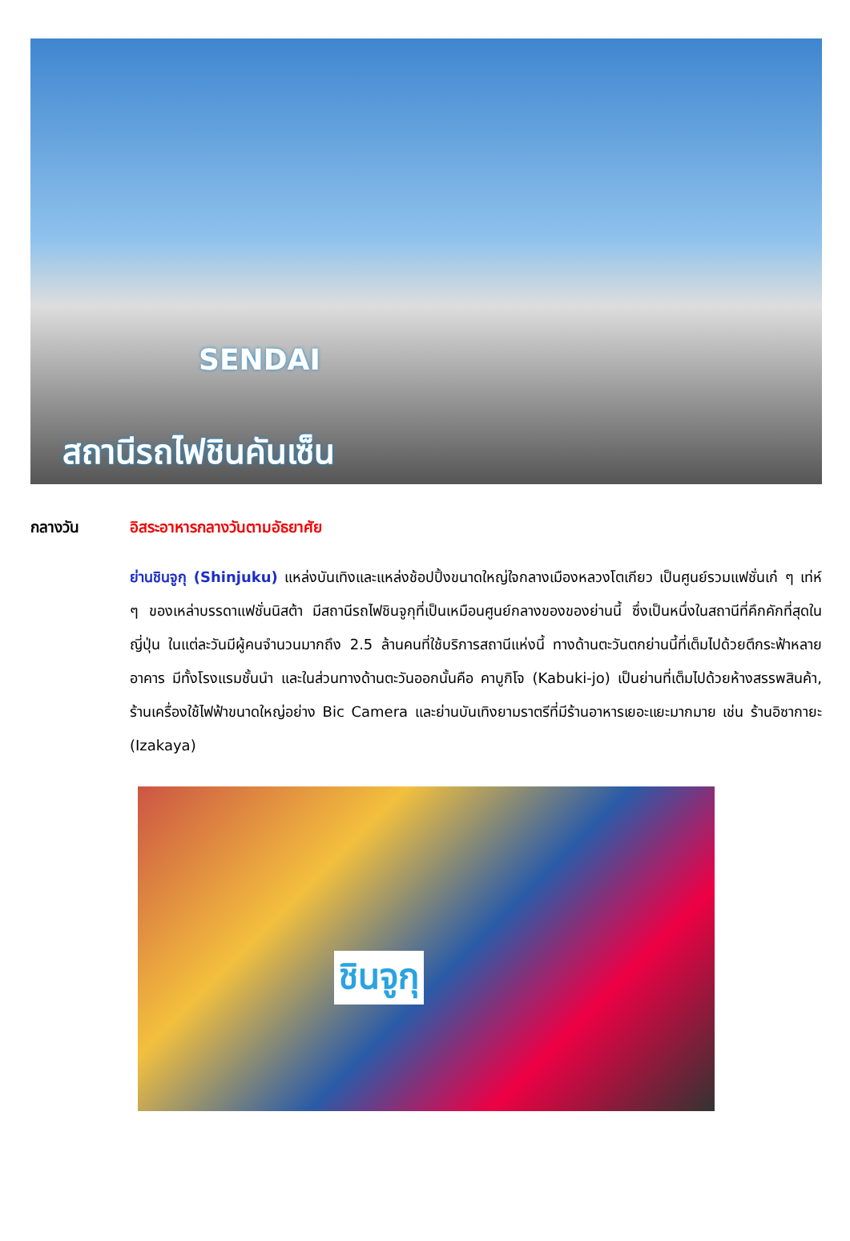SENDAI
สถานีรถไฟชินคันเซ็น
กลางวัน อิสระอาหารกลางวันตามอัธยาศัย
ย่านชินจูกุ (Shinjuku) แหล่งบันเทิงและแหล่งช้อปปิ้งขนาดใหญ่ใจกลางเมืองหลวงโตเกียว เป็นศูนย์รวมแฟชั่นเก๋ ๆ เท่ห์ ๆ ของเหล่าบรรดาแฟชั่นนิสต้า มีสถานีรถไฟชินจูกุที่เป็นเหมือนศูนย์กลางของของย่านนี้ ซึ่งเป็นหนึ่งในสถานีที่คึกคักที่สุดในญี่ปุ่น ในแต่ละวันมีผู้คนจำนวนมากถึง 2.5 ล้านคนที่ใช้บริการสถานีแห่งนี้ ทางด้านตะวันตกย่านนี้ที่เต็มไปด้วยตึกระฟ้าหลายอาคาร มีทั้งโรงแรมชั้นนำ และในส่วนทางด้านตะวันออกนั้นคือ คาบูกิโจ (Kabuki-jo) เป็นย่านที่เต็มไปด้วยห้างสรรพสินค้า, ร้านเครื่องใช้ไฟฟ้าขนาดใหญ่อย่าง Bic Camera และย่านบันเทิงยามราตรีที่มีร้านอาหารเยอะแยะมากมาย เช่น ร้านอิซากายะ (Izakaya)
ชินจูกุ